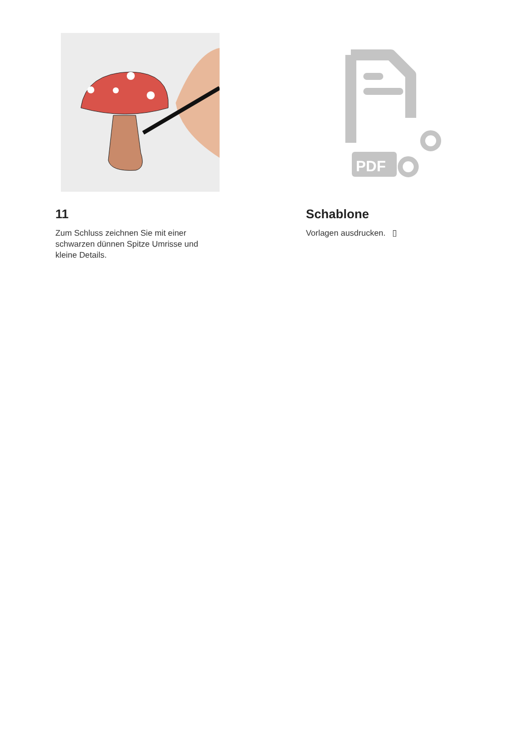11
Zum Schluss zeichnen Sie mit einer schwarzen dünnen Spitze Umrisse und kleine Details.
PDF
Schablone
Vorlagen ausdrucken. ▯